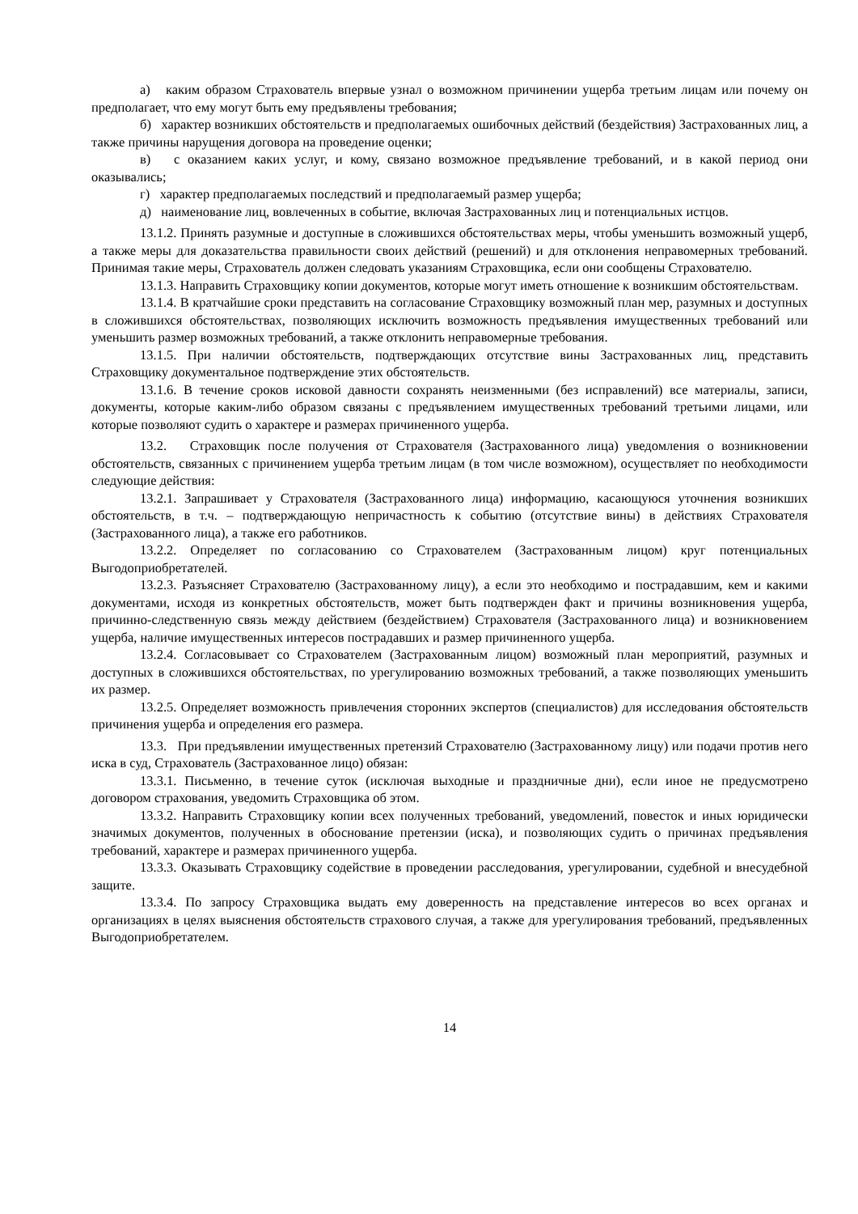а) каким образом Страхователь впервые узнал о возможном причинении ущерба третьим лицам или почему он предполагает, что ему могут быть ему предъявлены требования;
б) характер возникших обстоятельств и предполагаемых ошибочных действий (бездействия) Застрахованных лиц, а также причины нарущения договора на проведение оценки;
в) с оказанием каких услуг, и кому, связано возможное предъявление требований, и в какой период они оказывались;
г) характер предполагаемых последствий и предполагаемый размер ущерба;
д) наименование лиц, вовлеченных в событие, включая Застрахованных лиц и потенциальных истцов.
13.1.2. Принять разумные и доступные в сложившихся обстоятельствах меры, чтобы уменьшить возможный ущерб, а также меры для доказательства правильности своих действий (решений) и для отклонения неправомерных требований. Принимая такие меры, Страхователь должен следовать указаниям Страховщика, если они сообщены Страхователю.
13.1.3. Направить Страховщику копии документов, которые могут иметь отношение к возникшим обстоятельствам.
13.1.4. В кратчайшие сроки представить на согласование Страховщику возможный план мер, разумных и доступных в сложившихся обстоятельствах, позволяющих исключить возможность предъявления имущественных требований или уменьшить размер возможных требований, а также отклонить неправомерные требования.
13.1.5. При наличии обстоятельств, подтверждающих отсутствие вины Застрахованных лиц, представить Страховщику документальное подтверждение этих обстоятельств.
13.1.6. В течение сроков исковой давности сохранять неизменными (без исправлений) все материалы, записи, документы, которые каким-либо образом связаны с предъявлением имущественных требований третьими лицами, или которые позволяют судить о характере и размерах причиненного ущерба.
13.2. Страховщик после получения от Страхователя (Застрахованного лица) уведомления о возникновении обстоятельств, связанных с причинением ущерба третьим лицам (в том числе возможном), осуществляет по необходимости следующие действия:
13.2.1. Запрашивает у Страхователя (Застрахованного лица) информацию, касающуюся уточнения возникших обстоятельств, в т.ч. – подтверждающую непричастность к событию (отсутствие вины) в действиях Страхователя (Застрахованного лица), а также его работников.
13.2.2. Определяет по согласованию со Страхователем (Застрахованным лицом) круг потенциальных Выгодоприобретателей.
13.2.3. Разъясняет Страхователю (Застрахованному лицу), а если это необходимо и пострадавшим, кем и какими документами, исходя из конкретных обстоятельств, может быть подтвержден факт и причины возникновения ущерба, причинно-следственную связь между действием (бездействием) Страхователя (Застрахованного лица) и возникновением ущерба, наличие имущественных интересов пострадавших и размер причиненного ущерба.
13.2.4. Согласовывает со Страхователем (Застрахованным лицом) возможный план мероприятий, разумных и доступных в сложившихся обстоятельствах, по урегулированию возможных требований, а также позволяющих уменьшить их размер.
13.2.5. Определяет возможность привлечения сторонних экспертов (специалистов) для исследования обстоятельств причинения ущерба и определения его размера.
13.3. При предъявлении имущественных претензий Страхователю (Застрахованному лицу) или подачи против него иска в суд, Страхователь (Застрахованное лицо) обязан:
13.3.1. Письменно, в течение суток (исключая выходные и праздничные дни), если иное не предусмотрено договором страхования, уведомить Страховщика об этом.
13.3.2. Направить Страховщику копии всех полученных требований, уведомлений, повесток и иных юридически значимых документов, полученных в обоснование претензии (иска), и позволяющих судить о причинах предъявления требований, характере и размерах причиненного ущерба.
13.3.3. Оказывать Страховщику содействие в проведении расследования, урегулировании, судебной и внесудебной защите.
13.3.4. По запросу Страховщика выдать ему доверенность на представление интересов во всех органах и организациях в целях выяснения обстоятельств страхового случая, а также для урегулирования требований, предъявленных Выгодоприобретателем.
14